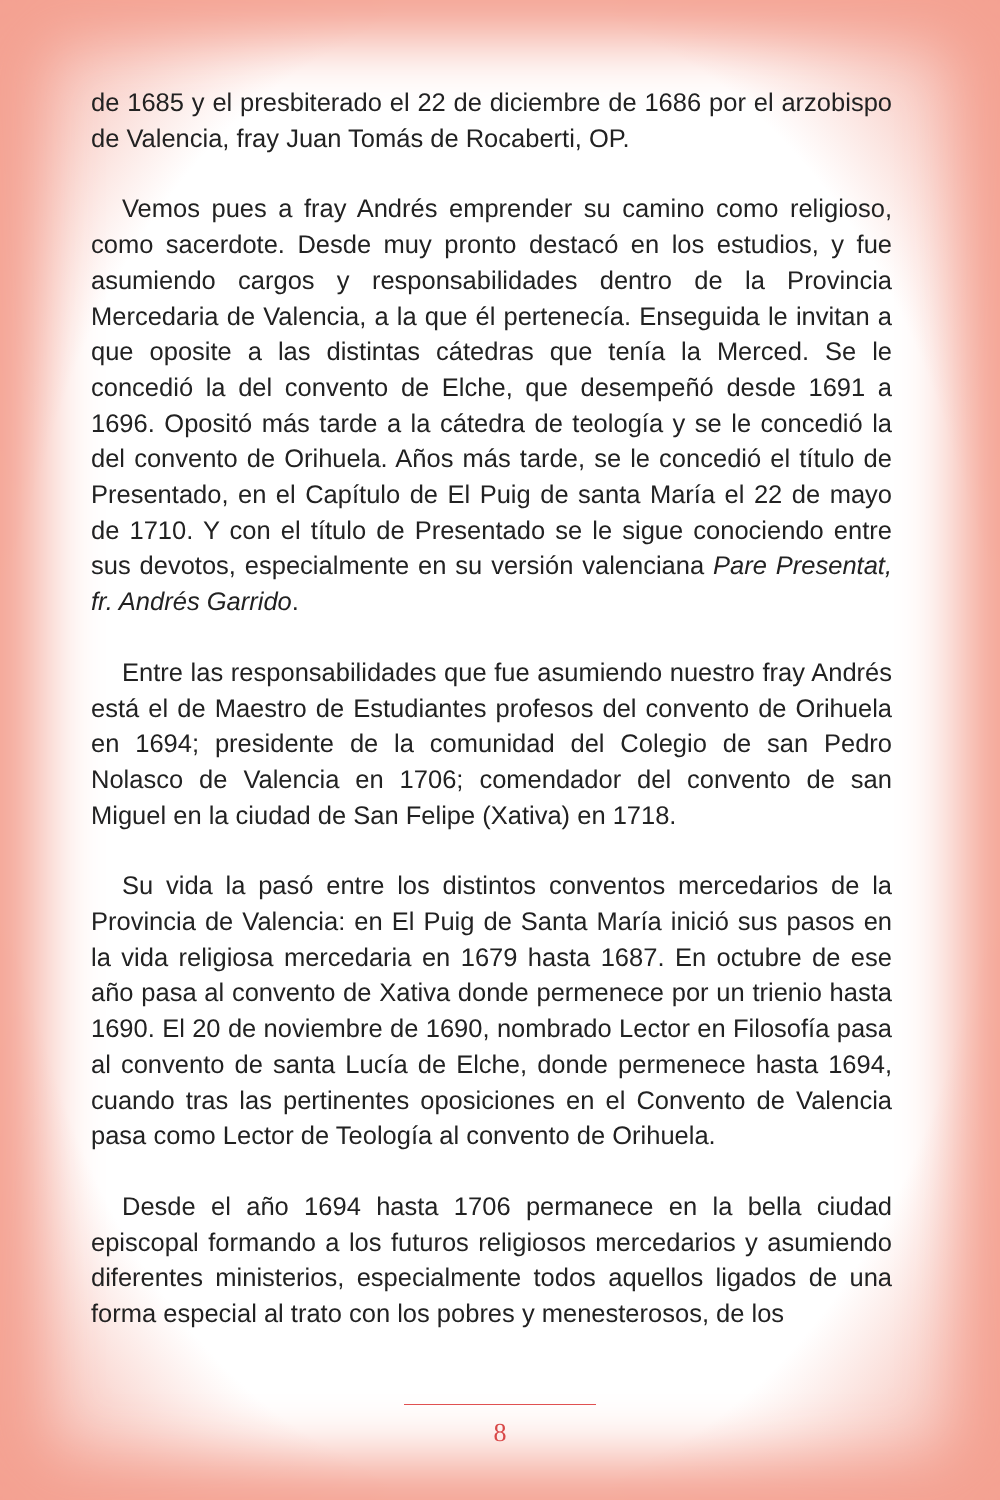de 1685 y el presbiterado el 22 de diciembre de 1686 por el arzobispo de Valencia, fray Juan Tomás de Rocaberti, OP.
Vemos pues a fray Andrés emprender su camino como religioso, como sacerdote. Desde muy pronto destacó en los estudios, y fue asumiendo cargos y responsabilidades dentro de la Provincia Mercedaria de Valencia, a la que él pertenecía. Enseguida le invitan a que oposite a las distintas cátedras que tenía la Merced. Se le concedió la del convento de Elche, que desempeñó desde 1691 a 1696. Opositó más tarde a la cátedra de teología y se le concedió la del convento de Orihuela. Años más tarde, se le concedió el título de Presentado, en el Capítulo de El Puig de santa María el 22 de mayo de 1710. Y con el título de Presentado se le sigue conociendo entre sus devotos, especialmente en su versión valenciana Pare Presentat, fr. Andrés Garrido.
Entre las responsabilidades que fue asumiendo nuestro fray Andrés está el de Maestro de Estudiantes profesos del convento de Orihuela en 1694; presidente de la comunidad del Colegio de san Pedro Nolasco de Valencia en 1706; comendador del convento de san Miguel en la ciudad de San Felipe (Xativa) en 1718.
Su vida la pasó entre los distintos conventos mercedarios de la Provincia de Valencia: en El Puig de Santa María inició sus pasos en la vida religiosa mercedaria en 1679 hasta 1687. En octubre de ese año pasa al convento de Xativa donde permenece por un trienio hasta 1690. El 20 de noviembre de 1690, nombrado Lector en Filosofía pasa al convento de santa Lucía de Elche, donde permenece hasta 1694, cuando tras las pertinentes oposiciones en el Convento de Valencia pasa como Lector de Teología al convento de Orihuela.
Desde el año 1694 hasta 1706 permanece en la bella ciudad episcopal formando a los futuros religiosos mercedarios y asumiendo diferentes ministerios, especialmente todos aquellos ligados de una forma especial al trato con los pobres y menesterosos, de los
8